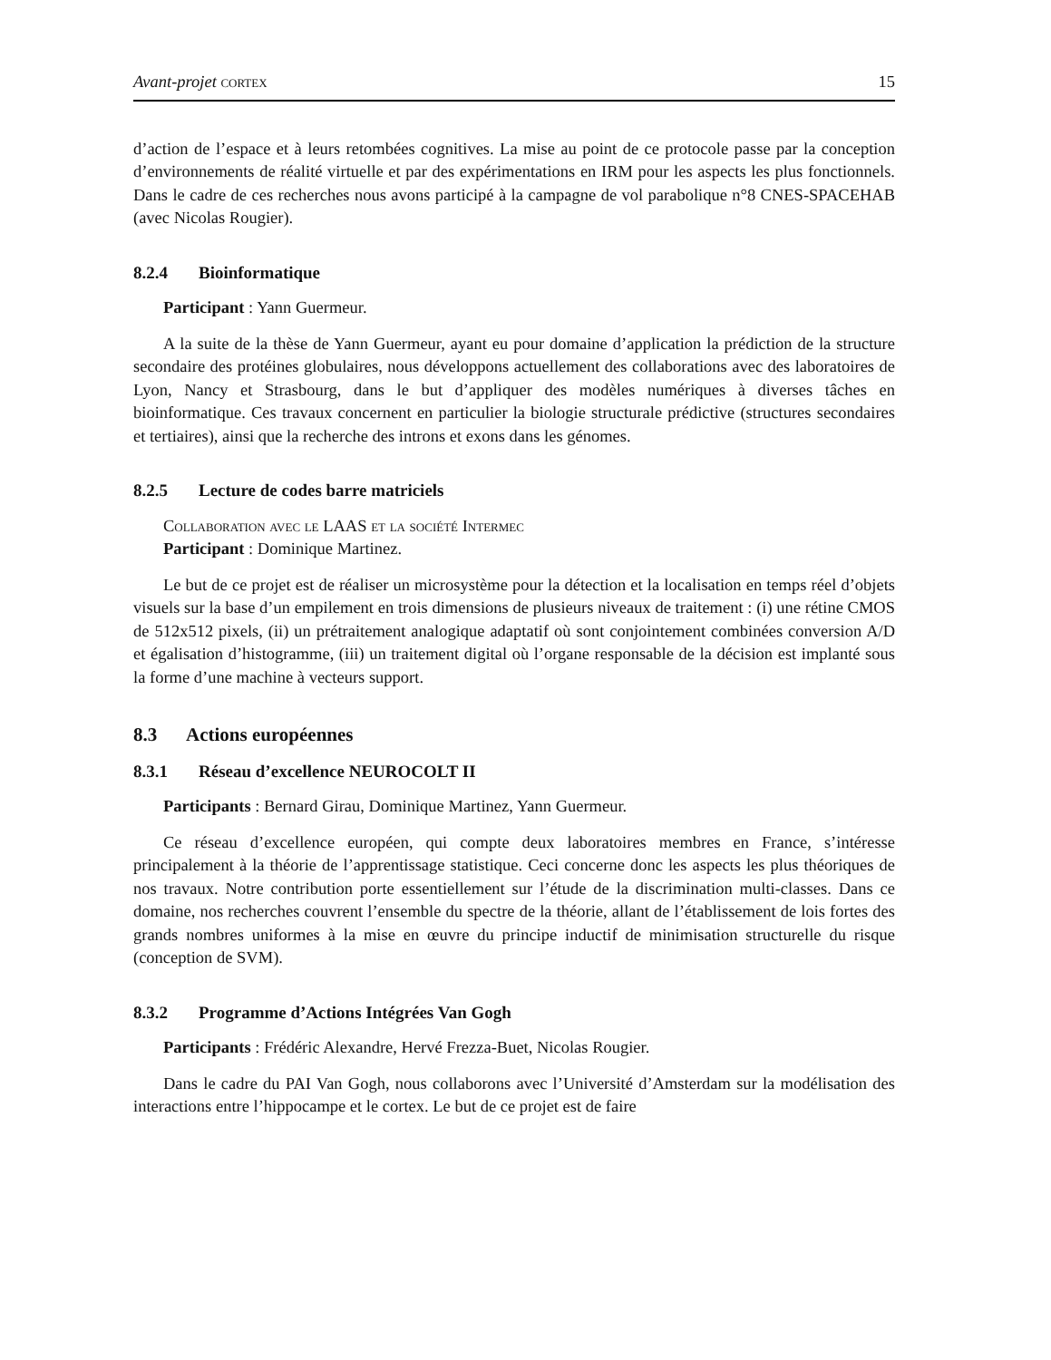Avant-projet cortex 15
d’action de l’espace et à leurs retombées cognitives. La mise au point de ce protocole passe par la conception d’environnements de réalité virtuelle et par des expérimentations en IRM pour les aspects les plus fonctionnels. Dans le cadre de ces recherches nous avons participé à la campagne de vol parabolique n°8 CNES-SPACEHAB (avec Nicolas Rougier).
8.2.4 Bioinformatique
Participant : Yann Guermeur.
A la suite de la thèse de Yann Guermeur, ayant eu pour domaine d’application la prédiction de la structure secondaire des protéines globulaires, nous développons actuellement des collaborations avec des laboratoires de Lyon, Nancy et Strasbourg, dans le but d’appliquer des modèles numériques à diverses tâches en bioinformatique. Ces travaux concernent en particulier la biologie structurale prédictive (structures secondaires et tertiaires), ainsi que la recherche des introns et exons dans les génomes.
8.2.5 Lecture de codes barre matriciels
Collaboration avec le LAAS et la société Intermec
Participant : Dominique Martinez.
Le but de ce projet est de réaliser un microsystème pour la détection et la localisation en temps réel d’objets visuels sur la base d’un empilement en trois dimensions de plusieurs niveaux de traitement : (i) une rétine CMOS de 512x512 pixels, (ii) un prétraitement analogique adaptatif où sont conjointement combinées conversion A/D et égalisation d’histogramme, (iii) un traitement digital où l’organe responsable de la décision est implanté sous la forme d’une machine à vecteurs support.
8.3 Actions européennes
8.3.1 Réseau d’excellence NEUROCOLT II
Participants : Bernard Girau, Dominique Martinez, Yann Guermeur.
Ce réseau d’excellence européen, qui compte deux laboratoires membres en France, s’intéresse principalement à la théorie de l’apprentissage statistique. Ceci concerne donc les aspects les plus théoriques de nos travaux. Notre contribution porte essentiellement sur l’étude de la discrimination multi-classes. Dans ce domaine, nos recherches couvrent l’ensemble du spectre de la théorie, allant de l’établissement de lois fortes des grands nombres uniformes à la mise en œuvre du principe inductif de minimisation structurelle du risque (conception de SVM).
8.3.2 Programme d’Actions Intégrées Van Gogh
Participants : Frédéric Alexandre, Hervé Frezza-Buet, Nicolas Rougier.
Dans le cadre du PAI Van Gogh, nous collaborons avec l’Université d’Amsterdam sur la modélisation des interactions entre l’hippocampe et le cortex. Le but de ce projet est de faire